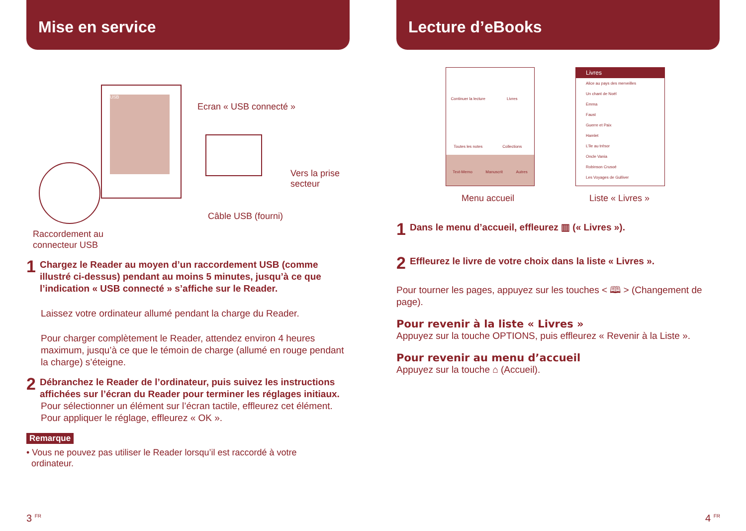Mise en service
USB
Ecran « USB connecté »
Vers la prise
secteur
Câble USB (fourni)
Raccordement au
connecteur USB
1 Chargez le Reader au moyen d’un raccordement USB (comme illustré ci-dessus) pendant au moins 5 minutes, jusqu’à ce que l’indication « USB connecté » s’affiche sur le Reader.
Laissez votre ordinateur allumé pendant la charge du Reader.
Pour charger complètement le Reader, attendez environ 4 heures maximum, jusqu’à ce que le témoin de charge (allumé en rouge pendant la charge) s’éteigne.
2 Débranchez le Reader de l’ordinateur, puis suivez les instructions affichées sur l’écran du Reader pour terminer les réglages initiaux.
Pour sélectionner un élément sur l’écran tactile, effleurez cet élément. Pour appliquer le réglage, effleurez « OK ».
Remarque
• Vous ne pouvez pas utiliser le Reader lorsqu’il est raccordé à votre
ordinateur.
3 <sup>FR</sup>
Lecture d’eBooks
Continuer la lecture
Livres
Toutes les notes
Collections
Text-Memo Manuscrit Autres
Livres
Alice au pays des merveilles
Un chant de Noël
Emma
Faust
Guerre et Paix
Hamlet
L’île au trésor
Oncle Vania
Robinson Crusoé
Les Voyages de Gulliver
Menu accueil Liste « Livres »
1 Dans le menu d’accueil, effleurez ▥ (« Livres »).
2 Effleurez le livre de votre choix dans la liste « Livres ».
Pour tourner les pages, appuyez sur les touches < 🕮 > (Changement de page).
Pour revenir à la liste « Livres »
Appuyez sur la touche OPTIONS, puis effleurez « Revenir à la Liste ».
Pour revenir au menu d’accueil
Appuyez sur la touche ⌂ (Accueil).
4 <sup>FR</sup>